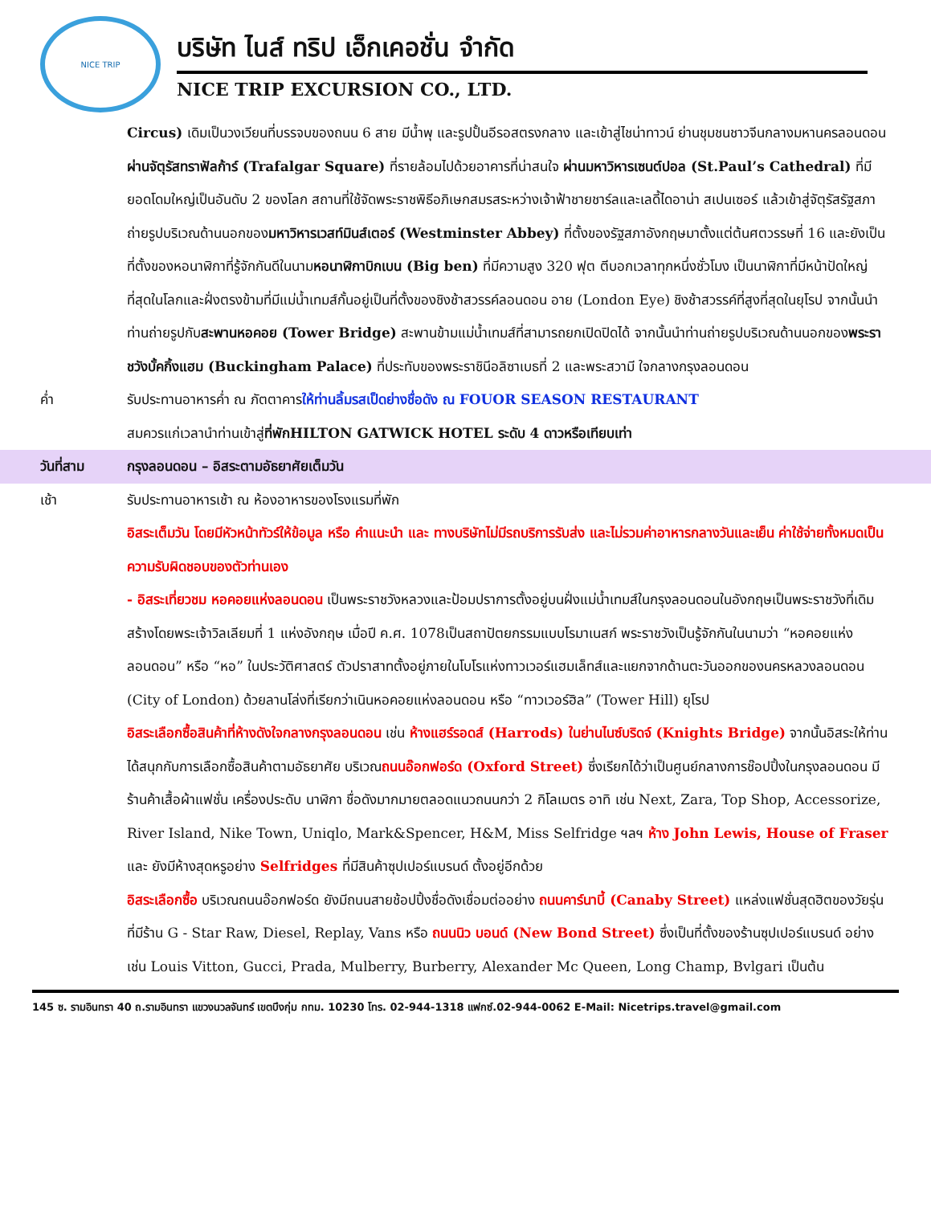NICE TRIP
บริษัท ไนส์ ทริป เอ็กเคอชั่น จำกัด
NICE TRIP EXCURSION CO., LTD.
Circus) เดิมเป็นวงเวียนที่บรรจบของถนน 6 สาย มีน้ำพุ และรูปปั้นอีรอสตรงกลาง และเข้าสู่ไชน่าทาวน์ ย่านชุมชนชาวจีนกลางมหานครลอนดอน ผ่านจัตุรัสทราฟัลก้าร์ (Trafalgar Square) ที่รายล้อมไปด้วยอาคารที่น่าสนใจ ผ่านมหาวิหารเซนต์ปอล (St.Paul’s Cathedral) ที่มียอดโดมใหญ่เป็นอันดับ 2 ของโลก สถานที่ใช้จัดพระราชพิธีอภิเษกสมรสระหว่างเจ้าฟ้าชายชาร์ลและเลดี้ไดอาน่า สเปนเซอร์ แล้วเข้าสู่จัตุรัสรัฐสภา ถ่ายรูปบริเวณด้านนอกของมหาวิหารเวสท์มินส์เตอร์ (Westminster Abbey) ที่ตั้งของรัฐสภาอังกฤษมาตั้งแต่ต้นศตวรรษที่ 16 และยังเป็นที่ตั้งของหอนาฬิกาที่รู้จักกันดีในนามหอนาฬิกาบิกเบน (Big ben) ที่มีความสูง 320 ฟุต ตีบอกเวลาทุกหนึ่งชั่วโมง เป็นนาฬิกาที่มีหน้าปัดใหญ่ที่สุดในโลกและฝั่งตรงข้ามที่มีแม่น้ำเทมส์กั้นอยู่เป็นที่ตั้งของชิงช้าสวรรค์ลอนดอน อาย (London Eye) ชิงช้าสวรรค์ที่สูงที่สุดในยุโรป จากนั้นนำท่านถ่ายรูปกับสะพานหอคอย (Tower Bridge) สะพานข้ามแม่น้ำเทมส์ที่สามารถยกเปิดปิดได้ จากนั้นนำท่านถ่ายรูปบริเวณด้านนอกของพระราชวังบั้คกิ้งแฮม (Buckingham Palace) ที่ประทับของพระราชินีอลิซาเบธที่ 2 และพระสวามี ใจกลางกรุงลอนดอน
ค่ำ รับประทานอาหารค่ำ ณ ภัตตาคารให้ท่านลิ้มรสเป็ดย่างชื่อดัง ณ FOUOR SEASON RESTAURANT
สมควรแก่เวลานำท่านเข้าสู่ที่พักHILTON GATWICK HOTEL ระดับ 4 ดาวหรือเทียบเท่า
วันที่สาม กรุงลอนดอน – อิสระตามอัธยาศัยเต็มวัน
เช้า รับประทานอาหารเช้า ณ ห้องอาหารของโรงแรมที่พัก
อิสระเต็มวัน โดยมีหัวหน้าทัวร์ให้ข้อมูล หรือ คำแนะนำ และ ทางบริษัทไม่มีรถบริการรับส่ง และไม่รวมค่าอาหารกลางวันและเย็น ค่าใช้จ่ายทั้งหมดเป็นความรับผิดชอบของตัวท่านเอง
- อิสระเที่ยวชม หอคอยแห่งลอนดอน เป็นพระราชวังหลวงและป้อมปราการตั้งอยู่บนฝั่งแม่น้ำเทมส์ในกรุงลอนดอนในอังกฤษเป็นพระราชวังที่เดิมสร้างโดยพระเจ้าวิลเลียมที่ 1 แห่งอังกฤษ เมื่อปี ค.ศ. 1078เป็นสถาปัตยกรรมแบบโรมาเนสก์ พระราชวังเป็นรู้จักกันในนามว่า “หอคอยแห่งลอนดอน” หรือ “หอ” ในประวัติศาสตร์ ตัวปราสาทตั้งอยู่ภายในโบโรแห่งทาวเวอร์แฮมเล็ทส์และแยกจากด้านตะวันออกของนครหลวงลอนดอน (City of London) ด้วยลานโล่งที่เรียกว่าเนินหอคอยแห่งลอนดอน หรือ “ทาวเวอร์ฮิล” (Tower Hill) ยุโรป
อิสระเลือกซื้อสินค้าที่ห้างดังใจกลางกรุงลอนดอน เช่น ห้างแฮร์รอดส์ (Harrods) ในย่านไนซ์บริดจ์ (Knights Bridge) จากนั้นอิสระให้ท่านได้สนุกกับการเลือกซื้อสินค้าตามอัธยาศัย บริเวณถนนอ๊อกฟอร์ด (Oxford Street) ซึ่งเรียกได้ว่าเป็นศูนย์กลางการช๊อปปิ้งในกรุงลอนดอน มีร้านค้าเสื้อผ้าแฟชั่น เครื่องประดับ นาฬิกา ชื่อดังมากมายตลอดแนวถนนกว่า 2 กิโลเมตร อาทิ เช่น Next, Zara, Top Shop, Accessorize, River Island, Nike Town, Uniqlo, Mark&Spencer, H&M, Miss Selfridge ฯลฯ ห้าง John Lewis, House of Fraser และ ยังมีห้างสุดหรูอย่าง Selfridges ที่มีสินค้าซุปเปอร์แบรนด์ ตั้งอยู่อีกด้วย
อิสระเลือกซื้อ บริเวณถนนอ๊อกฟอร์ด ยังมีถนนสายช้อปปิ้งชื่อดังเชื่อมต่ออย่าง ถนนคาร์นาบี้ (Canaby Street) แหล่งแฟชั่นสุดฮิตของวัยรุ่นที่มีร้าน G - Star Raw, Diesel, Replay, Vans หรือ ถนนนิว บอนด์ (New Bond Street) ซึ่งเป็นที่ตั้งของร้านซุปเปอร์แบรนด์ อย่างเช่น Louis Vitton, Gucci, Prada, Mulberry, Burberry, Alexander Mc Queen, Long Champ, Bvlgari เป็นต้น
145 ซ. รามอินทรา 40 ถ.รามอินทรา แขวงนวลจันทร์ เขตบึงกุ่ม กทม. 10230 โทร. 02-944-1318 แฟกซ์.02-944-0062 E-Mail: Nicetrips.travel@gmail.com